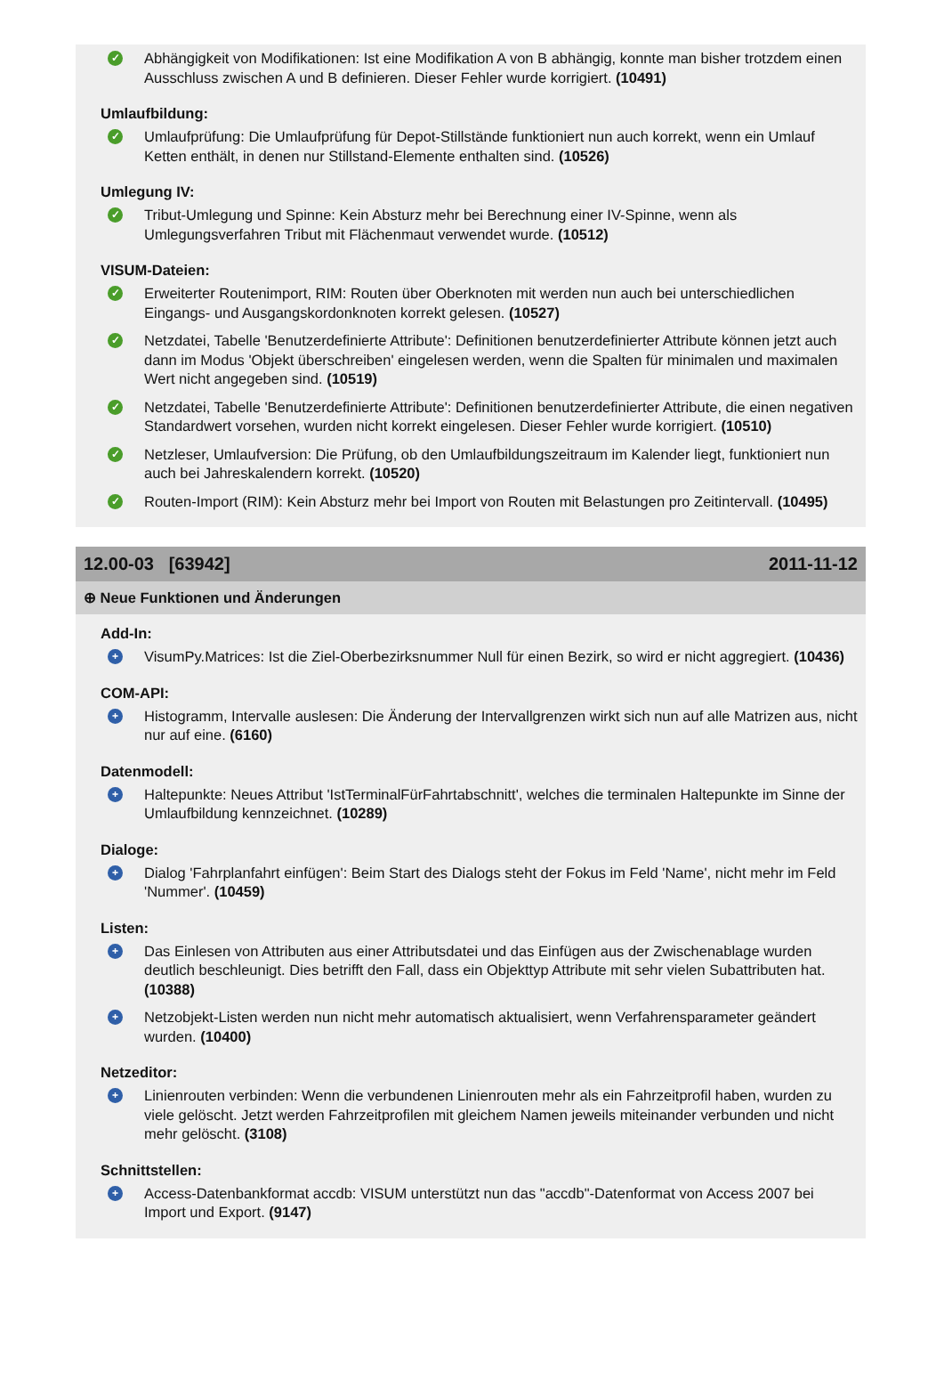✓
Abhängigkeit von Modifikationen: Ist eine Modifikation A von B abhängig, konnte man bisher trotzdem einen Ausschluss zwischen A und B definieren. Dieser Fehler wurde korrigiert. (10491)
Umlaufbildung:
✓
Umlaufprüfung: Die Umlaufprüfung für Depot-Stillstände funktioniert nun auch korrekt, wenn ein Umlauf Ketten enthält, in denen nur Stillstand-Elemente enthalten sind. (10526)
Umlegung IV:
✓
Tribut-Umlegung und Spinne: Kein Absturz mehr bei Berechnung einer IV-Spinne, wenn als Umlegungsverfahren Tribut mit Flächenmaut verwendet wurde. (10512)
VISUM-Dateien:
✓
Erweiterter Routenimport, RIM: Routen über Oberknoten mit werden nun auch bei unterschiedlichen Eingangs- und Ausgangskordonknoten korrekt gelesen. (10527)
✓
Netzdatei, Tabelle 'Benutzerdefinierte Attribute': Definitionen benutzerdefinierter Attribute können jetzt auch dann im Modus 'Objekt überschreiben' eingelesen werden, wenn die Spalten für minimalen und maximalen Wert nicht angegeben sind. (10519)
✓
Netzdatei, Tabelle 'Benutzerdefinierte Attribute': Definitionen benutzerdefinierter Attribute, die einen negativen Standardwert vorsehen, wurden nicht korrekt eingelesen. Dieser Fehler wurde korrigiert. (10510)
✓
Netzleser, Umlaufversion: Die Prüfung, ob den Umlaufbildungszeitraum im Kalender liegt, funktioniert nun auch bei Jahreskalendern korrekt. (10520)
✓
Routen-Import (RIM): Kein Absturz mehr bei Import von Routen mit Belastungen pro Zeitintervall. (10495)
12.00-03 [63942] 2011-11-12
⊕ Neue Funktionen und Änderungen
Add-In:
+
VisumPy.Matrices: Ist die Ziel-Oberbezirksnummer Null für einen Bezirk, so wird er nicht aggregiert. (10436)
COM-API:
+
Histogramm, Intervalle auslesen: Die Änderung der Intervallgrenzen wirkt sich nun auf alle Matrizen aus, nicht nur auf eine. (6160)
Datenmodell:
+
Haltepunkte: Neues Attribut 'IstTerminalFürFahrtabschnitt', welches die terminalen Haltepunkte im Sinne der Umlaufbildung kennzeichnet. (10289)
Dialoge:
+
Dialog 'Fahrplanfahrt einfügen': Beim Start des Dialogs steht der Fokus im Feld 'Name', nicht mehr im Feld 'Nummer'. (10459)
Listen:
+
Das Einlesen von Attributen aus einer Attributsdatei und das Einfügen aus der Zwischenablage wurden deutlich beschleunigt. Dies betrifft den Fall, dass ein Objekttyp Attribute mit sehr vielen Subattributen hat. (10388)
+
Netzobjekt-Listen werden nun nicht mehr automatisch aktualisiert, wenn Verfahrensparameter geändert wurden. (10400)
Netzeditor:
+
Linienrouten verbinden: Wenn die verbundenen Linienrouten mehr als ein Fahrzeitprofil haben, wurden zu viele gelöscht. Jetzt werden Fahrzeitprofilen mit gleichem Namen jeweils miteinander verbunden und nicht mehr gelöscht. (3108)
Schnittstellen:
+
Access-Datenbankformat accdb: VISUM unterstützt nun das "accdb"-Datenformat von Access 2007 bei Import und Export. (9147)